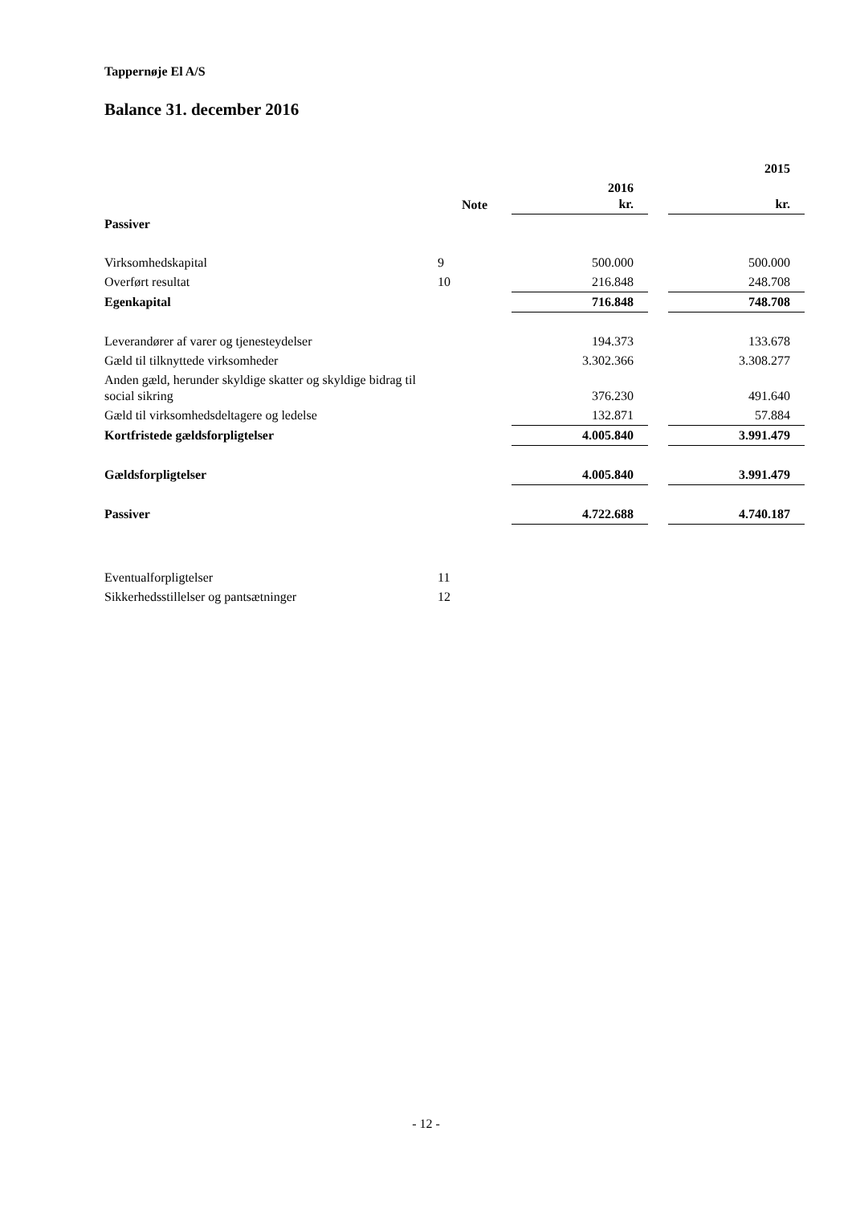Tappernøje El A/S
Balance 31. december 2016
| | | | | 2015 |
| --- | --- | --- | --- | --- |
| | Note | 2016 kr. | | kr. |
| Passiver | | | | |
| Virksomhedskapital | 9 | 500.000 | | 500.000 |
| Overført resultat | 10 | 216.848 | | 248.708 |
| Egenkapital | | 716.848 | | 748.708 |
| Leverandører af varer og tjenesteydelser | | 194.373 | | 133.678 |
| Gæld til tilknyttede virksomheder | | 3.302.366 | | 3.308.277 |
| Anden gæld, herunder skyldige skatter og skyldige bidrag til social sikring | | 376.230 | | 491.640 |
| Gæld til virksomhedsdeltagere og ledelse | | 132.871 | | 57.884 |
| Kortfristede gældsforpligtelser | | 4.005.840 | | 3.991.479 |
| Gældsforpligtelser | | 4.005.840 | | 3.991.479 |
| Passiver | | 4.722.688 | | 4.740.187 |
| Eventualforpligtelser | 11 | | | |
| Sikkerhedsstillelser og pantsætninger | 12 | | | |
- 12 -